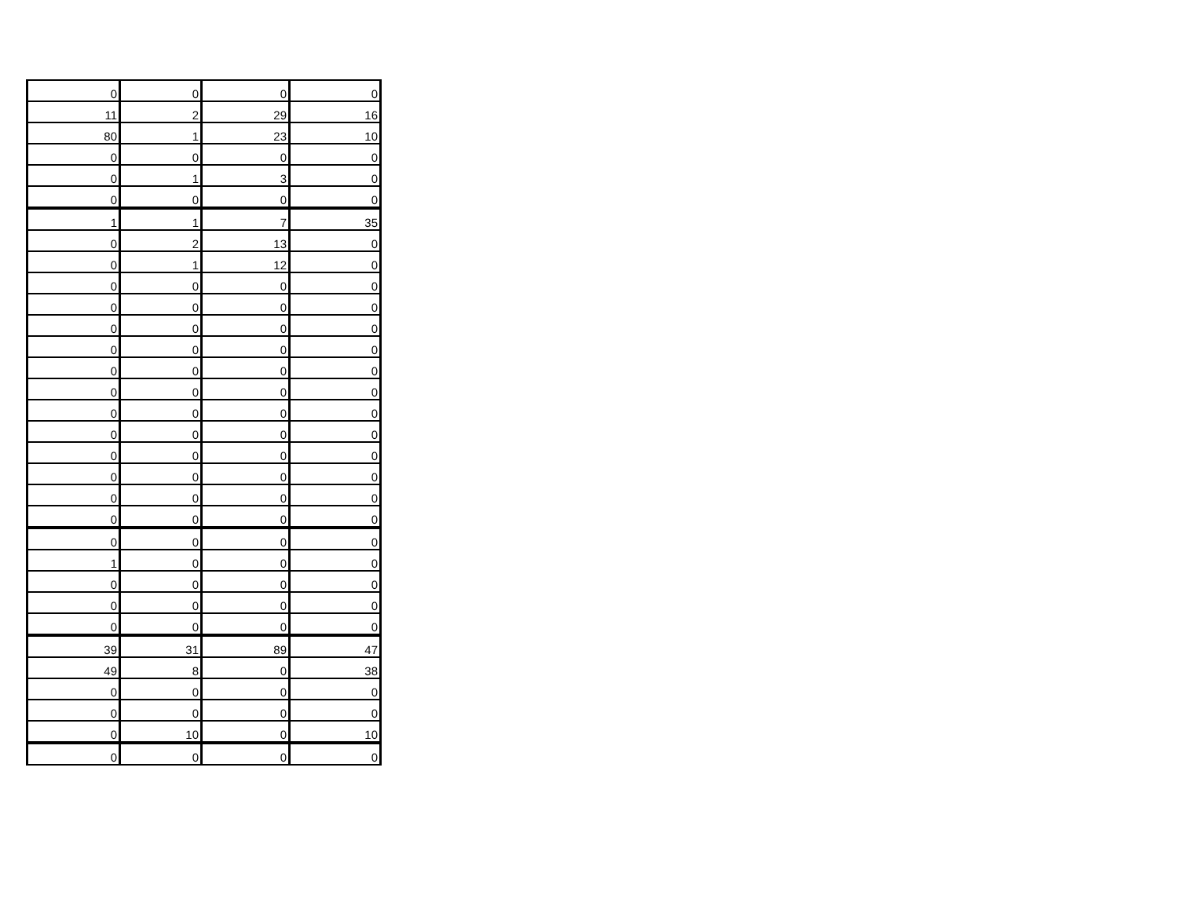| 0 | 0 | 0 | 0 |
| 11 | 2 | 29 | 16 |
| 80 | 1 | 23 | 10 |
| 0 | 0 | 0 | 0 |
| 0 | 1 | 3 | 0 |
| 0 | 0 | 0 | 0 |
| 1 | 1 | 7 | 35 |
| 0 | 2 | 13 | 0 |
| 0 | 1 | 12 | 0 |
| 0 | 0 | 0 | 0 |
| 0 | 0 | 0 | 0 |
| 0 | 0 | 0 | 0 |
| 0 | 0 | 0 | 0 |
| 0 | 0 | 0 | 0 |
| 0 | 0 | 0 | 0 |
| 0 | 0 | 0 | 0 |
| 0 | 0 | 0 | 0 |
| 0 | 0 | 0 | 0 |
| 0 | 0 | 0 | 0 |
| 0 | 0 | 0 | 0 |
| 0 | 0 | 0 | 0 |
| 0 | 0 | 0 | 0 |
| 1 | 0 | 0 | 0 |
| 0 | 0 | 0 | 0 |
| 0 | 0 | 0 | 0 |
| 0 | 0 | 0 | 0 |
| 39 | 31 | 89 | 47 |
| 49 | 8 | 0 | 38 |
| 0 | 0 | 0 | 0 |
| 0 | 0 | 0 | 0 |
| 0 | 10 | 0 | 10 |
| 0 | 0 | 0 | 0 |